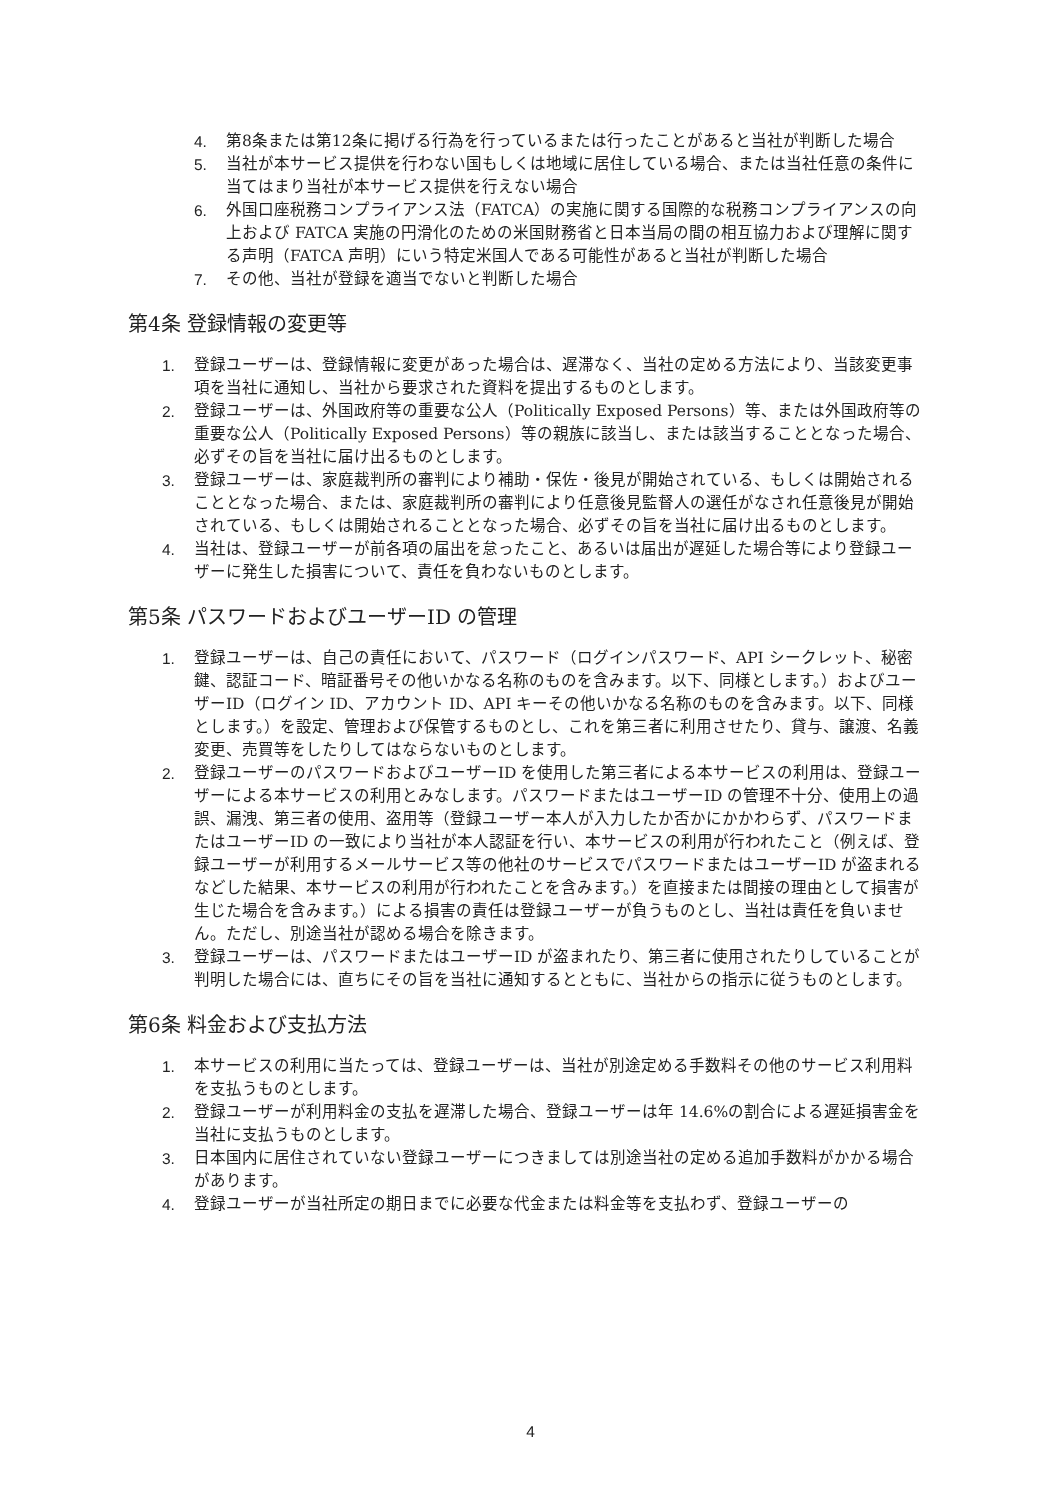4. 第8条または第12条に掲げる行為を行っているまたは行ったことがあると当社が判断した場合
5. 当社が本サービス提供を行わない国もしくは地域に居住している場合、または当社任意の条件に当てはまり当社が本サービス提供を行えない場合
6. 外国口座税務コンプライアンス法（FATCA）の実施に関する国際的な税務コンプライアンスの向上および FATCA 実施の円滑化のための米国財務省と日本当局の間の相互協力および理解に関する声明（FATCA 声明）にいう特定米国人である可能性があると当社が判断した場合
7. その他、当社が登録を適当でないと判断した場合
第4条 登録情報の変更等
1. 登録ユーザーは、登録情報に変更があった場合は、遅滞なく、当社の定める方法により、当該変更事項を当社に通知し、当社から要求された資料を提出するものとします。
2. 登録ユーザーは、外国政府等の重要な公人（Politically Exposed Persons）等、または外国政府等の重要な公人（Politically Exposed Persons）等の親族に該当し、または該当することとなった場合、必ずその旨を当社に届け出るものとします。
3. 登録ユーザーは、家庭裁判所の審判により補助・保佐・後見が開始されている、もしくは開始されることとなった場合、または、家庭裁判所の審判により任意後見監督人の選任がなされ任意後見が開始されている、もしくは開始されることとなった場合、必ずその旨を当社に届け出るものとします。
4. 当社は、登録ユーザーが前各項の届出を怠ったこと、あるいは届出が遅延した場合等により登録ユーザーに発生した損害について、責任を負わないものとします。
第5条 パスワードおよびユーザーID の管理
1. 登録ユーザーは、自己の責任において、パスワード（ログインパスワード、API シークレット、秘密鍵、認証コード、暗証番号その他いかなる名称のものを含みます。以下、同様とします。）およびユーザーID（ログイン ID、アカウント ID、API キーその他いかなる名称のものを含みます。以下、同様とします。）を設定、管理および保管するものとし、これを第三者に利用させたり、貸与、譲渡、名義変更、売買等をしたりしてはならないものとします。
2. 登録ユーザーのパスワードおよびユーザーID を使用した第三者による本サービスの利用は、登録ユーザーによる本サービスの利用とみなします。パスワードまたはユーザーID の管理不十分、使用上の過誤、漏洩、第三者の使用、盗用等（登録ユーザー本人が入力したか否かにかかわらず、パスワードまたはユーザーID の一致により当社が本人認証を行い、本サービスの利用が行われたこと（例えば、登録ユーザーが利用するメールサービス等の他社のサービスでパスワードまたはユーザーID が盗まれるなどした結果、本サービスの利用が行われたことを含みます。）を直接または間接の理由として損害が生じた場合を含みます。）による損害の責任は登録ユーザーが負うものとし、当社は責任を負いません。ただし、別途当社が認める場合を除きます。
3. 登録ユーザーは、パスワードまたはユーザーID が盗まれたり、第三者に使用されたりしていることが判明した場合には、直ちにその旨を当社に通知するとともに、当社からの指示に従うものとします。
第6条 料金および支払方法
1. 本サービスの利用に当たっては、登録ユーザーは、当社が別途定める手数料その他のサービス利用料を支払うものとします。
2. 登録ユーザーが利用料金の支払を遅滞した場合、登録ユーザーは年 14.6%の割合による遅延損害金を当社に支払うものとします。
3. 日本国内に居住されていない登録ユーザーにつきましては別途当社の定める追加手数料がかかる場合があります。
4. 登録ユーザーが当社所定の期日までに必要な代金または料金等を支払わず、登録ユーザーの
4